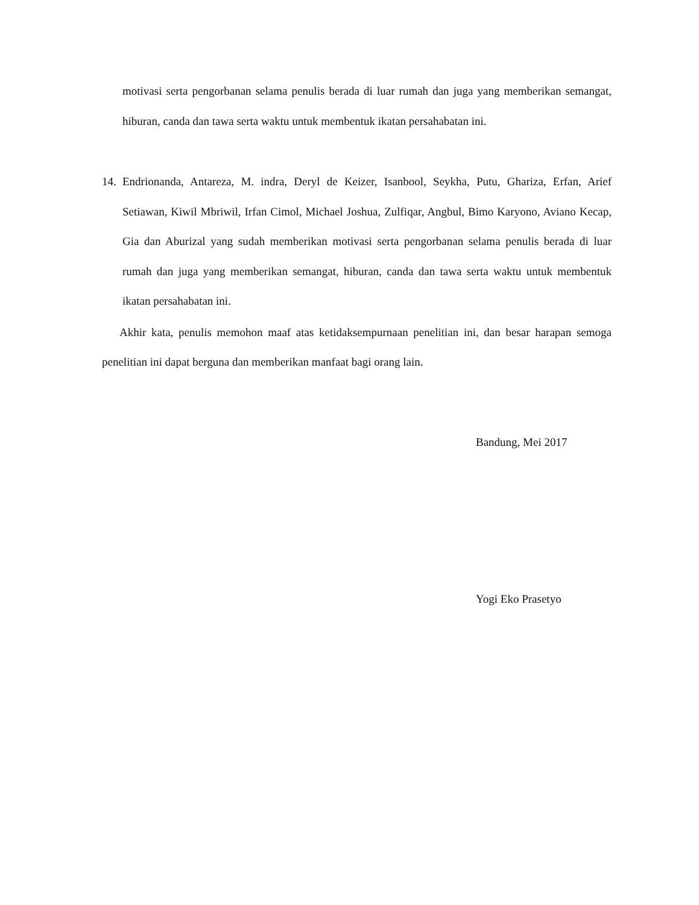motivasi serta pengorbanan selama penulis berada di luar rumah dan juga yang memberikan semangat, hiburan, canda dan tawa serta waktu untuk membentuk ikatan persahabatan ini.
14.
Endrionanda, Antareza, M. indra, Deryl de Keizer, Isanbool, Seykha, Putu, Ghariza, Erfan, Arief Setiawan, Kiwil Mbriwil, Irfan Cimol, Michael Joshua, Zulfiqar, Angbul, Bimo Karyono, Aviano Kecap, Gia dan Aburizal yang sudah memberikan motivasi serta pengorbanan selama penulis berada di luar rumah dan juga yang memberikan semangat, hiburan, canda dan tawa serta waktu untuk membentuk ikatan persahabatan ini.
Akhir kata, penulis memohon maaf atas ketidaksempurnaan penelitian ini, dan besar harapan semoga penelitian ini dapat berguna dan memberikan manfaat bagi orang lain.
Bandung, Mei 2017
Yogi Eko Prasetyo